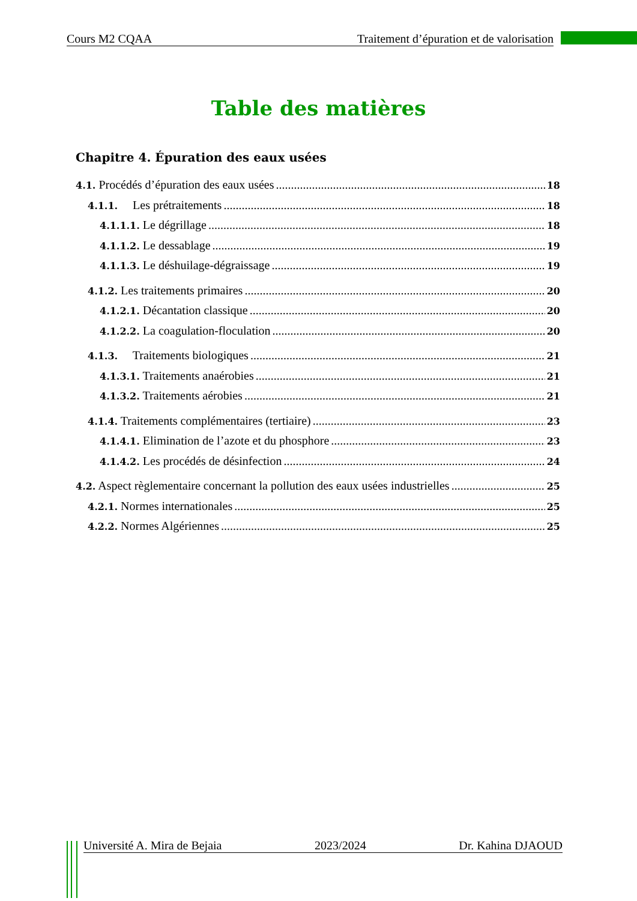Cours M2 CQAA Traitement d’épuration et de valorisation
Table des matières
Chapitre 4. Épuration des eaux usées
4.1. Procédés d’épuration des eaux usées 18
4.1.1. Les prétraitements 18
4.1.1.1. Le dégrillage 18
4.1.1.2. Le dessablage 19
4.1.1.3. Le déshuilage-dégraissage 19
4.1.2. Les traitements primaires 20
4.1.2.1. Décantation classique 20
4.1.2.2. La coagulation-floculation 20
4.1.3. Traitements biologiques 21
4.1.3.1. Traitements anaérobies 21
4.1.3.2. Traitements aérobies 21
4.1.4. Traitements complémentaires (tertiaire) 23
4.1.4.1. Elimination de l’azote et du phosphore 23
4.1.4.2. Les procédés de désinfection 24
4.2. Aspect règlementaire concernant la pollution des eaux usées industrielles 25
4.2.1. Normes internationales 25
4.2.2. Normes Algériennes 25
Université A. Mira de Bejaia 2023/2024 Dr. Kahina DJAOUD